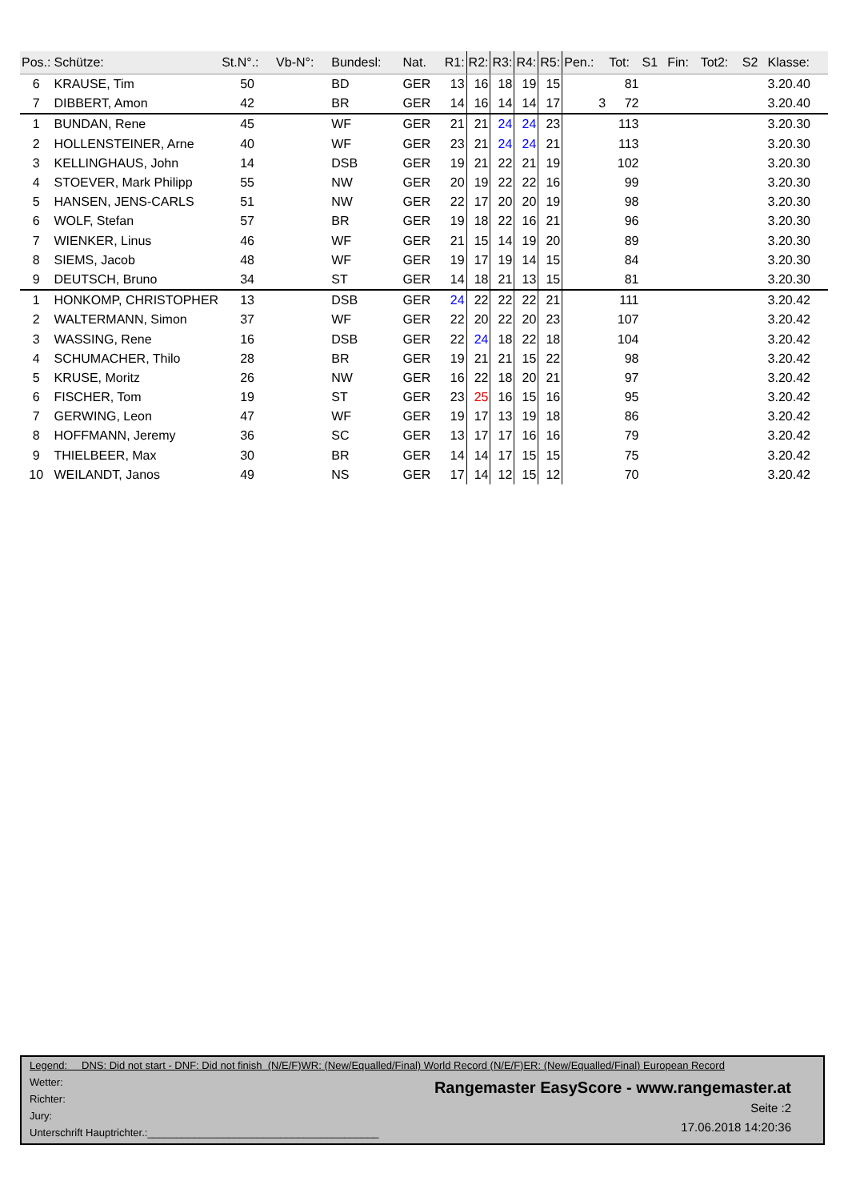| Pos.: | Schütze: | St.N°.: | Vb-N°: | Bundesl: | Nat. | R1: | R2: | R3: | R4: | R5: | Pen.: | Tot: | S1 | Fin: | Tot2: | S2 | Klasse: |
| --- | --- | --- | --- | --- | --- | --- | --- | --- | --- | --- | --- | --- | --- | --- | --- | --- | --- |
| 6 | KRAUSE, Tim | 50 | | BD | GER | 13 | 16 | 18 | 19 | 15 | | 81 | | | | | 3.20.40 |
| 7 | DIBBERT, Amon | 42 | | BR | GER | 14 | 16 | 14 | 14 | 17 | 3 | 72 | | | | | 3.20.40 |
| 1 | BUNDAN, Rene | 45 | | WF | GER | 21 | 21 | 24 | 24 | 23 | | 113 | | | | | 3.20.30 |
| 2 | HOLLENSTEINER, Arne | 40 | | WF | GER | 23 | 21 | 24 | 24 | 21 | | 113 | | | | | 3.20.30 |
| 3 | KELLINGHAUS, John | 14 | | DSB | GER | 19 | 21 | 22 | 21 | 19 | | 102 | | | | | 3.20.30 |
| 4 | STOEVER, Mark Philipp | 55 | | NW | GER | 20 | 19 | 22 | 22 | 16 | | 99 | | | | | 3.20.30 |
| 5 | HANSEN, JENS-CARLS | 51 | | NW | GER | 22 | 17 | 20 | 20 | 19 | | 98 | | | | | 3.20.30 |
| 6 | WOLF, Stefan | 57 | | BR | GER | 19 | 18 | 22 | 16 | 21 | | 96 | | | | | 3.20.30 |
| 7 | WIENKER, Linus | 46 | | WF | GER | 21 | 15 | 14 | 19 | 20 | | 89 | | | | | 3.20.30 |
| 8 | SIEMS, Jacob | 48 | | WF | GER | 19 | 17 | 19 | 14 | 15 | | 84 | | | | | 3.20.30 |
| 9 | DEUTSCH, Bruno | 34 | | ST | GER | 14 | 18 | 21 | 13 | 15 | | 81 | | | | | 3.20.30 |
| 1 | HONKOMP, CHRISTOPHER | 13 | | DSB | GER | 24 | 22 | 22 | 22 | 21 | | 111 | | | | | 3.20.42 |
| 2 | WALTERMANN, Simon | 37 | | WF | GER | 22 | 20 | 22 | 20 | 23 | | 107 | | | | | 3.20.42 |
| 3 | WASSING, Rene | 16 | | DSB | GER | 22 | 24 | 18 | 22 | 18 | | 104 | | | | | 3.20.42 |
| 4 | SCHUMACHER, Thilo | 28 | | BR | GER | 19 | 21 | 21 | 15 | 22 | | 98 | | | | | 3.20.42 |
| 5 | KRUSE, Moritz | 26 | | NW | GER | 16 | 22 | 18 | 20 | 21 | | 97 | | | | | 3.20.42 |
| 6 | FISCHER, Tom | 19 | | ST | GER | 23 | 25 | 16 | 15 | 16 | | 95 | | | | | 3.20.42 |
| 7 | GERWING, Leon | 47 | | WF | GER | 19 | 17 | 13 | 19 | 18 | | 86 | | | | | 3.20.42 |
| 8 | HOFFMANN, Jeremy | 36 | | SC | GER | 13 | 17 | 17 | 16 | 16 | | 79 | | | | | 3.20.42 |
| 9 | THIELBEER, Max | 30 | | BR | GER | 14 | 14 | 17 | 15 | 15 | | 75 | | | | | 3.20.42 |
| 10 | WEILANDT, Janos | 49 | | NS | GER | 17 | 14 | 12 | 15 | 12 | | 70 | | | | | 3.20.42 |
Legend: DNS: Did not start - DNF: Did not finish (N/E/F)WR: (New/Equalled/Final) World Record (N/E/F)ER: (New/Equalled/Final) European Record
Wetter:
Richter:
Jury:
Unterschrift Hauptrichter.:________________________________________
Rangemaster EasyScore - www.rangemaster.at
Seite :2
17.06.2018 14:20:36